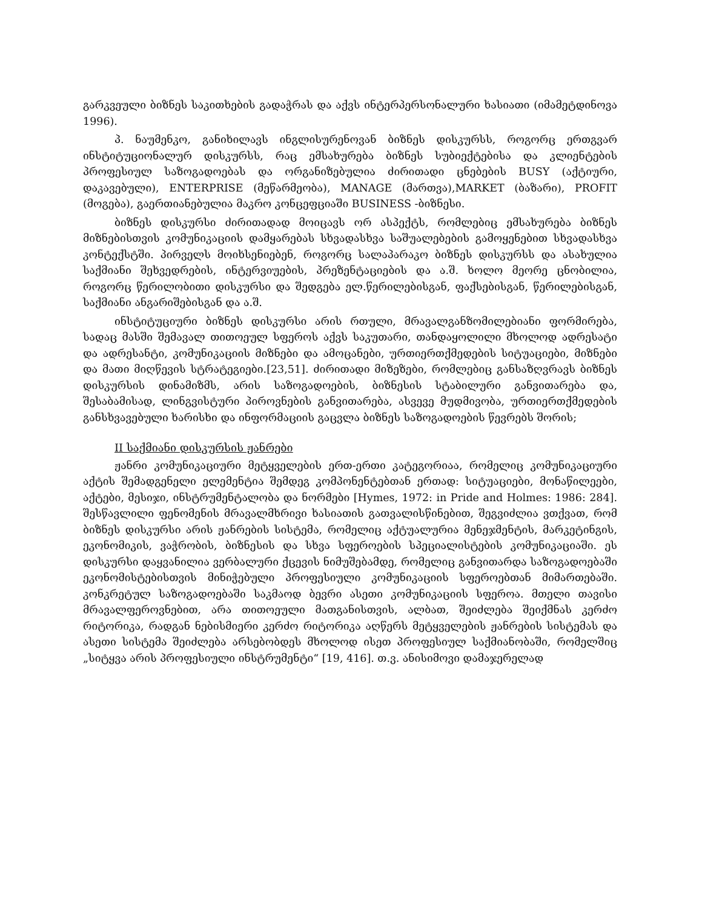გარკვეული ბიზნეს საკითხების გადაჭრას და აქვს ინტერპერსონალური ხასიათი (იმამეტდინოვა 1996).
პ. ნაუმენკო, განიხილავს ინგლისურენოვან ბიზნეს დისკურსს, როგორც ერთგვარ ინსტიტუციონალურ დისკურსს, რაც ემსახურება ბიზნეს სუბიექტებისა და კლიენტების პროფესიულ საზოგადოებას და ორგანიზებულია ძირითადი ცნებების BUSY (აქტიური, დაკავებული), ENTERPRISE (მეწარმეობა), MANAGE (მართვა),MARKET (ბაზარი), PROFIT (მოგება), გაერთიანებულია მაკრო კონცეფციაში BUSINESS -ბიზნესი.
ბიზნეს დისკურსი ძირითადად მოიცავს ორ ასპექტს, რომლებიც ემსახურება ბიზნეს მიზნებისთვის კომუნიკაციის დამყარებას სხვადასხვა საშუალებების გამოყენებით სხვადასხვა კონტექსტში. პირველს მოიხსენიებენ, როგორც სალაპარაკო ბიზნეს დისკურსს და ასახულია საქმიანი შეხვედრების, ინტერვიუების, პრეზენტაციების და ა.შ. ხოლო მეორე ცნობილია, როგორც წერილობითი დისკურსი და შედგება ელ.წერილებისგან, ფაქსებისგან, წერილებისგან, საქმიანი ანგარიშებისგან და ა.შ.
ინსტიტუციური ბიზნეს დისკურსი არის რთული, მრავალგანზომილებიანი ფორმირება, სადაც მასში შემავალ თითოეულ სფეროს აქვს საკუთარი, თანდაყოლილი მხოლოდ ადრესატი და ადრესანტი, კომუნიკაციის მიზნები და ამოცანები, ურთიერთქმედების სიტუაციები, მიზნები და მათი მიღწევის სტრატეგიები.[23,51]. ძირითადი მიზეზები, რომლებიც განსაზღვრავს ბიზნეს დისკურსის დინამიზმს, არის საზოგადოების, ბიზნესის სტაბილური განვითარება და, შესაბამისად, ლინგვისტური პიროვნების განვითარება, ასვევე მუდმივობა, ურთიერთქმედების განსხვავებული ხარისხი და ინფორმაციის გაცვლა ბიზნეს საზოგადოების წევრებს შორის;
II საქმიანი დისკურსის ჟანრები
ჟანრი კომუნიკაციური მეტყველების ერთ-ერთი კატეგორიაა, რომელიც კომუნიკაციური აქტის შემადგენელი ელემენტია შემდეგ კომპონენტებთან ერთად: სიტუაციები, მონაწილეები, აქტები, მესიჯი, ინსტრუმენტალობა და ნორმები [Hymes, 1972: in Pride and Holmes: 1986: 284]. შესწავლილი ფენომენის მრავალმხრივი ხასიათის გათვალისწინებით, შეგვიძლია ვთქვათ, რომ ბიზნეს დისკურსი არის ჟანრების სისტემა, რომელიც აქტუალურია მენეჯმენტის, მარკეტინგის, ეკონომიკის, ვაჭრობის, ბიზნესის და სხვა სფეროების სპეციალისტების კომუნიკაციაში. ეს დისკურსი დაყვანილია ვერბალური ქცევის ნიმუშებამდე, რომელიც განვითარდა საზოგადოებაში ეკონომისტებისთვის მინიჭებული პროფესიული კომუნიკაციის სფეროებთან მიმართებაში. კონკრეტულ საზოგადოებაში საკმაოდ ბევრი ასეთი კომუნიკაციის სფეროა. მთელი თავისი მრავალფეროვნებით, არა თითოეული მათგანისთვის, ალბათ, შეიძლება შეიქმნას კერძო რიტორიკა, რადგან ნებისმიერი კერძო რიტორიკა აღწერს მეტყველების ჟანრების სისტემას და ასეთი სისტემა შეიძლება არსებობდეს მხოლოდ ისეთ პროფესიულ საქმიანობაში, რომელშიც „სიტყვა არის პროფესიული ინსტრუმენტი“ [19, 416]. თ.ვ. ანისიმოვი დამაჯერელად